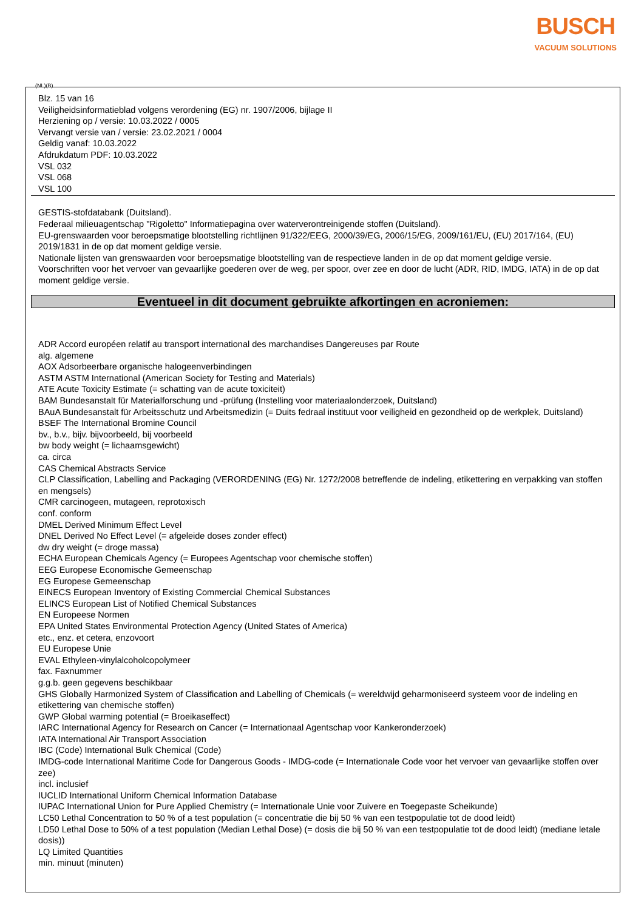BUSCH
VACUUM SOLUTIONS
(NL)(B)
Blz. 15 van 16
Veiligheidsinformatieblad volgens verordening (EG) nr. 1907/2006, bijlage II
Herziening op / versie: 10.03.2022 / 0005
Vervangt versie van / versie: 23.02.2021 / 0004
Geldig vanaf: 10.03.2022
Afdrukdatum PDF: 10.03.2022
VSL 032
VSL 068
VSL 100
GESTIS-stofdatabank (Duitsland).
Federaal milieuagentschap "Rigoletto" Informatiepagina over waterverontreinigende stoffen (Duitsland).
EU-grenswaarden voor beroepsmatige blootstelling richtlijnen 91/322/EEG, 2000/39/EG, 2006/15/EG, 2009/161/EU, (EU) 2017/164, (EU) 2019/1831 in de op dat moment geldige versie.
Nationale lijsten van grenswaarden voor beroepsmatige blootstelling van de respectieve landen in de op dat moment geldige versie.
Voorschriften voor het vervoer van gevaarlijke goederen over de weg, per spoor, over zee en door de lucht (ADR, RID, IMDG, IATA) in de op dat moment geldige versie.
Eventueel in dit document gebruikte afkortingen en acroniemen:
ADR Accord européen relatif au transport international des marchandises Dangereuses par Route
alg. algemene
AOX Adsorbeerbare organische halogeenverbindingen
ASTM ASTM International (American Society for Testing and Materials)
ATE Acute Toxicity Estimate (= schatting van de acute toxiciteit)
BAM Bundesanstalt für Materialforschung und -prüfung (Instelling voor materiaalonderzoek, Duitsland)
BAuA Bundesanstalt für Arbeitsschutz und Arbeitsmedizin (= Duits fedraal instituut voor veiligheid en gezondheid op de werkplek, Duitsland)
BSEF The International Bromine Council
bv., b.v., bijv. bijvoorbeeld, bij voorbeeld
bw body weight (= lichaamsgewicht)
ca. circa
CAS Chemical Abstracts Service
CLP Classification, Labelling and Packaging (VERORDENING (EG) Nr. 1272/2008 betreffende de indeling, etikettering en verpakking van stoffen en mengsels)
CMR carcinogeen, mutageen, reprotoxisch
conf. conform
DMEL Derived Minimum Effect Level
DNEL Derived No Effect Level (= afgeleide doses zonder effect)
dw dry weight (= droge massa)
ECHA European Chemicals Agency (= Europees Agentschap voor chemische stoffen)
EEG Europese Economische Gemeenschap
EG Europese Gemeenschap
EINECS European Inventory of Existing Commercial Chemical Substances
ELINCS European List of Notified Chemical Substances
EN Europeese Normen
EPA United States Environmental Protection Agency (United States of America)
etc., enz. et cetera, enzovoort
EU Europese Unie
EVAL Ethyleen-vinylalcoholcopolymeer
fax. Faxnummer
g.g.b. geen gegevens beschikbaar
GHS Globally Harmonized System of Classification and Labelling of Chemicals (= wereldwijd geharmoniseerd systeem voor de indeling en etikettering van chemische stoffen)
GWP Global warming potential (= Broeikaseffect)
IARC International Agency for Research on Cancer (= Internationaal Agentschap voor Kankeronderzoek)
IATA International Air Transport Association
IBC (Code) International Bulk Chemical (Code)
IMDG-code International Maritime Code for Dangerous Goods - IMDG-code (= Internationale Code voor het vervoer van gevaarlijke stoffen over zee)
incl. inclusief
IUCLID International Uniform Chemical Information Database
IUPAC International Union for Pure Applied Chemistry (= Internationale Unie voor Zuivere en Toegepaste Scheikunde)
LC50 Lethal Concentration to 50 % of a test population (= concentratie die bij 50 % van een testpopulatie tot de dood leidt)
LD50 Lethal Dose to 50% of a test population (Median Lethal Dose) (= dosis die bij 50 % van een testpopulatie tot de dood leidt) (mediane letale dosis))
LQ Limited Quantities
min. minuut (minuten)